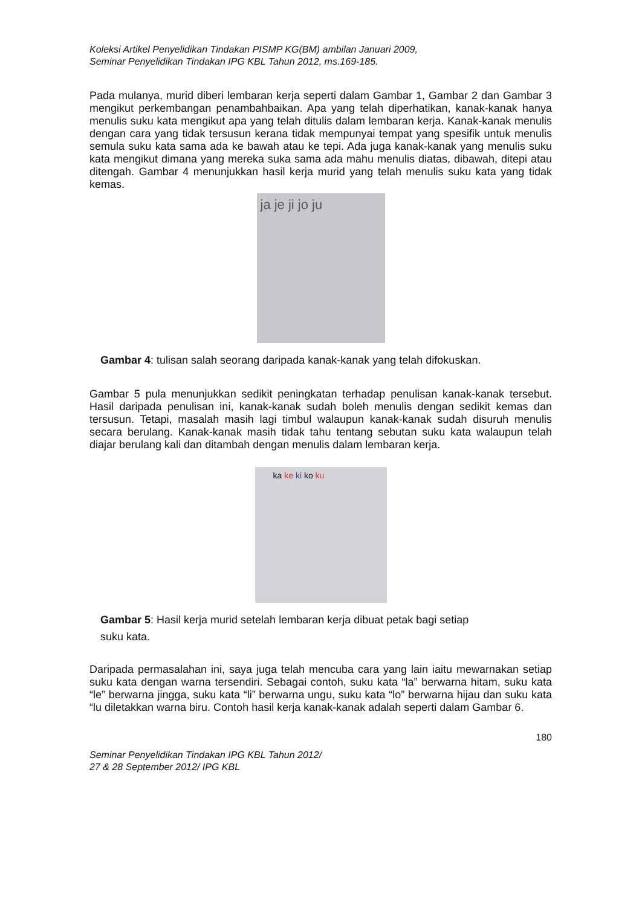Koleksi Artikel Penyelidikan Tindakan PISMP KG(BM) ambilan Januari 2009,
Seminar Penyelidikan Tindakan IPG KBL Tahun 2012, ms.169-185.
Pada mulanya, murid diberi lembaran kerja seperti dalam Gambar 1, Gambar 2 dan Gambar 3 mengikut perkembangan penambahbaikan. Apa yang telah diperhatikan, kanak-kanak hanya menulis suku kata mengikut apa yang telah ditulis dalam lembaran kerja. Kanak-kanak menulis dengan cara yang tidak tersusun kerana tidak mempunyai tempat yang spesifik untuk menulis semula suku kata sama ada ke bawah atau ke tepi. Ada juga kanak-kanak yang menulis suku kata mengikut dimana yang mereka suka sama ada mahu menulis diatas, dibawah, ditepi atau ditengah. Gambar 4 menunjukkan hasil kerja murid yang telah menulis suku kata yang tidak kemas.
ja je ji jo ju
Gambar 4: tulisan salah seorang daripada kanak-kanak yang telah difokuskan.
Gambar 5 pula menunjukkan sedikit peningkatan terhadap penulisan kanak-kanak tersebut. Hasil daripada penulisan ini, kanak-kanak sudah boleh menulis dengan sedikit kemas dan tersusun. Tetapi, masalah masih lagi timbul walaupun kanak-kanak sudah disuruh menulis secara berulang. Kanak-kanak masih tidak tahu tentang sebutan suku kata walaupun telah diajar berulang kali dan ditambah dengan menulis dalam lembaran kerja.
ka ke ki ko ku
Gambar 5: Hasil kerja murid setelah lembaran kerja dibuat petak bagi setiap
suku kata.
Daripada permasalahan ini, saya juga telah mencuba cara yang lain iaitu mewarnakan setiap suku kata dengan warna tersendiri. Sebagai contoh, suku kata “la” berwarna hitam, suku kata “le” berwarna jingga, suku kata “li” berwarna ungu, suku kata “lo” berwarna hijau dan suku kata “lu diletakkan warna biru. Contoh hasil kerja kanak-kanak adalah seperti dalam Gambar 6.
180
Seminar Penyelidikan Tindakan IPG KBL Tahun 2012/
27 & 28 September 2012/ IPG KBL